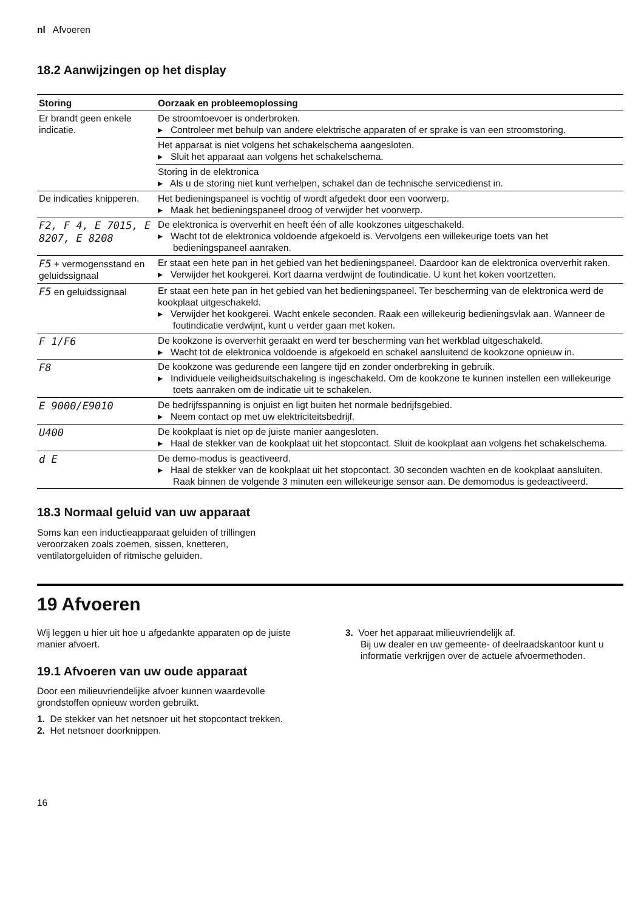nl Afvoeren
18.2 Aanwijzingen op het display
| Storing | Oorzaak en probleemoplossing |
| --- | --- |
| Er brandt geen enkele indicatie. | De stroomtoevoer is onderbroken. ▸ Controleer met behulp van andere elektrische apparaten of er sprake is van een stroomstoring. |
| | Het apparaat is niet volgens het schakelschema aangesloten. ▸ Sluit het apparaat aan volgens het schakelschema. |
| | Storing in de elektronica ▸ Als u de storing niet kunt verhelpen, schakel dan de technische servicedienst in. |
| De indicaties knipperen. | Het bedieningspaneel is vochtig of wordt afgedekt door een voorwerp. ▸ Maak het bedieningspaneel droog of verwijder het voorwerp. |
| F2, F 4, E 7015, E 8207, E 8208 | De elektronica is oververhit en heeft één of alle kookzones uitgeschakeld. ▸ Wacht tot de elektronica voldoende afgekoeld is. Vervolgens een willekeurige toets van het bedieningspaneel aanraken. |
| F5 + vermogensstand en geluidssignaal | Er staat een hete pan in het gebied van het bedieningspaneel. Daardoor kan de elektronica oververhit raken. ▸ Verwijder het kookgerei. Kort daarna verdwijnt de foutindicatie. U kunt het koken voortzetten. |
| F5 en geluidssignaal | Er staat een hete pan in het gebied van het bedieningspaneel. Ter bescherming van de elektronica werd de kookplaat uitgeschakeld. ▸ Verwijder het kookgerei. Wacht enkele seconden. Raak een willekeurig bedieningsvlak aan. Wanneer de foutindicatie verdwijnt, kunt u verder gaan met koken. |
| F 1/F6 | De kookzone is oververhit geraakt en werd ter bescherming van het werkblad uitgeschakeld. ▸ Wacht tot de elektronica voldoende is afgekoeld en schakel aansluitend de kookzone opnieuw in. |
| F8 | De kookzone was gedurende een langere tijd en zonder onderbreking in gebruik. ▸ Individuele veiligheidsuitschakeling is ingeschakeld. Om de kookzone te kunnen instellen een willekeurige toets aanraken om de indicatie uit te schakelen. |
| E 9000/E9010 | De bedrijfsspanning is onjuist en ligt buiten het normale bedrijfsgebied. ▸ Neem contact op met uw elektriciteitsbedrijf. |
| U400 | De kookplaat is niet op de juiste manier aangesloten. ▸ Haal de stekker van de kookplaat uit het stopcontact. Sluit de kookplaat aan volgens het schakelschema. |
| d E | De demo-modus is geactiveerd. ▸ Haal de stekker van de kookplaat uit het stopcontact. 30 seconden wachten en de kookplaat aansluiten. Raak binnen de volgende 3 minuten een willekeurige sensor aan. De demomodus is gedeactiveerd. |
18.3 Normaal geluid van uw apparaat
Soms kan een inductieapparaat geluiden of trillingen veroorzaken zoals zoemen, sissen, knetteren, ventilatorgeluiden of ritmische geluiden.
19 Afvoeren
Wij leggen u hier uit hoe u afgedankte apparaten op de juiste manier afvoert.
19.1 Afvoeren van uw oude apparaat
Door een milieuvriendelijke afvoer kunnen waardevolle grondstoffen opnieuw worden gebruikt.
1. De stekker van het netsnoer uit het stopcontact trekken.
2. Het netsnoer doorknippen.
3. Voer het apparaat milieuvriendelijk af.
Bij uw dealer en uw gemeente- of deelraadskantoor kunt u informatie verkrijgen over de actuele afvoermethoden.
16